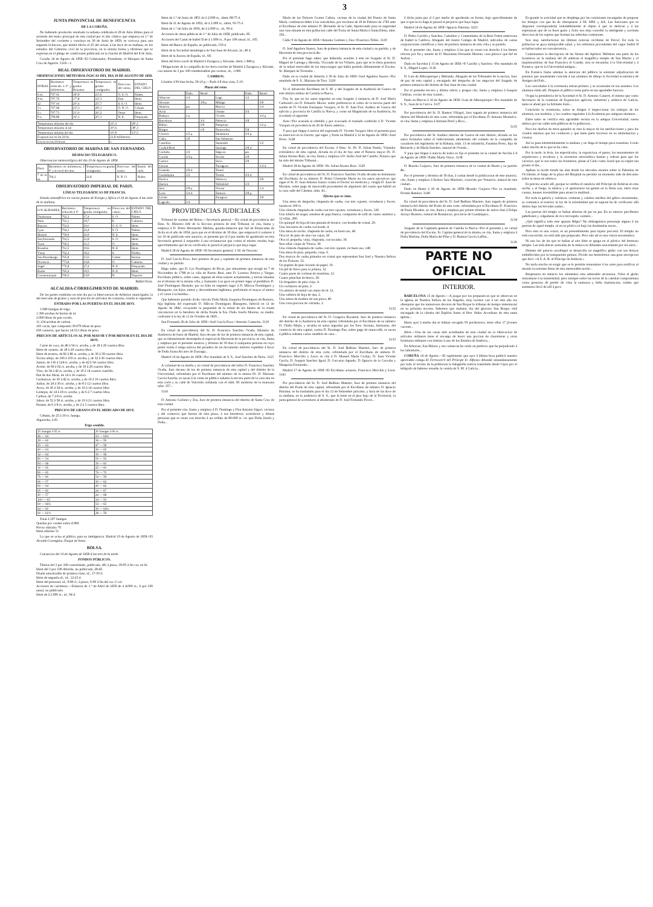3
JUNTA PROVINCIAL DE BENEFICENCIA
DE LA CORUÑA.
No habiendo producido resultado la subasta celebrada el 28 de Julio último para el arriendo del teatro principal de esta ciudad por el año cómico que empieza en 1.º de Setiembre del corriente y concluye en 30 de Junio de 1859, se convoca para una segunda licitacion, que tendrá efecto el 25 del actual, á las doce de su mañana, en los estrados del Gobierno civil de la provincia, en la misma forma y términos que se expresan en el pliego de condiciones publicado en la Gaceta de Madrid del 8 de Julio.
Coruña 14 de Agosto de 1858.=El Gobernador, Presidente, el Marques de Santa Cruz de Aguirre. 3118—1
REAL OBSERVATORIO DE MADRID.
OBSERVACIONES METEOROLÓGICAS DEL DIA 19 DE AGOSTO DE 1858.
| HORAS. | Barómetro reducido á 0º y milímetros. | Temperatura en grados Reaumur | Temperatura en grados centígrados. | Direccion del viento. | ESTADO DEL CIELO. |
| --- | --- | --- | --- | --- | --- |
| 6 m. | 707.01 | 18º,9 | 23º,6 | O. S. O. | Nubes. |
| 9 m. | 707.76 | 17º,8 | 22º,3 | Este. | Idem. |
| 12 | 707.04 | 20º,6 | 25º,7 | S. S. O. | Idem. |
| 3 t. | 707.68 | 23º,3 | 29º,1 | O. N. O. | Celajes. |
| 6 t. | 707.73 | 21º,0 | 26º,2 | Oeste. | Idem. |
| 9 n. | 708.88 | 16º,1 | 20º,1 | N. E. | Despejado. |
| Temperatura máxima del dia | 23º,3 | 29º,1 |
| Temperatura máxima al sol | 30º,6 | 38º,3 |
| Temperatura mínima del dia | 10º,8 | 13º,5 |
| Evaporacion en las 24 hs. | 21,8 milímetros. | |
| Lluvia en las 24 horas | » | |
OBSERVATORIO DE MARINA DE SAN FERNANDO.
DESPACHO TELEGRÁFICO.
Observacion meteorológica del dia 19 de Agosto de 1858.
| Hora. | Barómetro en milímetros, á 0º y al nivel del mar. | Temperatura en grados centígrados. | Direccion del viento. | Estado del cielo. |
| --- | --- | --- | --- | --- |
| 7 de la m. | 764,1 | 21,8 | N. N. O. | Nubes. |
OBSERVATORIO IMPERIAL DE PARIS.
LÍNEAS TELEGRÁFICAS DE FRANCIA.
Estado atmosférico en varios puntos de Europa y Africa el 14 de Agosto á las siete de la mañana.
| LOCALIDADES. | Barómetro reducido á 0º | Temperatura en grados centígrados. | Direccion del viento. | ESTADO DEL CIELO. |
| --- | --- | --- | --- | --- |
| Dunkerque | 762.2 | 17,4 | S. O. | Nubes. |
| Paris | 761,1 | 19,7 | E. | Cubierto. |
| Bayona | 763,6 | 20,0 | O. S. O. | Idem. |
| Lyon | 764,1 | 22,4 | S. O. | Nubes. |
| Madrid | 759,9 | 20,9 | N. E. | Idem. |
| San Fernando | 763,5 | 21,8 | S. O. | Idem. |
| Turin | 766,5 | 21,5 | O. | Idem. |
| Bruselas | 761,5 | 19,6 | N. E. | Idem. |
| Viena | 762,4 | 18,2 | S. | Niebla. |
| San Petersburgo | 765,8 | 15,6 | Calma | Sereno. |
| Florencia | 773,8 | 23,8 | O. | Cubierto. |
| Argel | 775,8 | 27,4 | N. E. | Despejado. |
| Roma | 765,4 | 19,5 | N. E. | Idem. |
| Constantinopla | 760,0 | 23,9 | N. | Vapores. |
Rafael Exea.
ALCALDIA-CORREGIMIENTO DE MADRID.
De los partes remitidos en este dia por la Intervencion de Arbitrios municipales, la del mercado de granos y nota de precios de artículos de consumo, resulta lo siguiente:
ENTRADO POR LAS PUERTAS EN EL DIA DE HOY.
3.949 fanegas de trigo.
1.360 arrobas de harina de id.
2.000 libras de pan cocido.
11.134 arrobas de carbon.
103 vacas, que componen 39.079 libras de peso.
630 carneros, que hacen 14.511 libras de peso.
PRECIOS DE ARTÍCULOS AL POR MAYOR Y POR MENOR EN EL DIA DE HOY.
Carne de vaca, de 46 á 54 rs. arroba, y de 18 á 20 cuartos libra.
Idem de carnero, de 18 á 20 cuartos libra.
Idem de ternera, de 66 á 86 rs. arroba, y de 30 á 38 cuartos libra.
Tocino añejo, de 100 á 103 rs. arroba, y de 32 á 36 cuartos libra.
Jamon, de 116 á 124 rs. arroba, y de 42 á 54 cuartos libra.
Aceite, de 60 á 62 rs. arroba, y de 19 á 20 cuartos libra.
Vino, de 34 á 42 rs. arroba, y de 10 á 14 cuartos cuartillo.
Pan de dos libras, de 14 á 16 cuartos.
Garbanzos, de 30 á 42 rs. arroba, y de 10 á 16 cuartos libra.
Judias, de 24 á 30 rs. arroba, y de 8 á 12 cuartos libra.
Arroz, de 30 á 34 rs. arroba, y de 10 á 14 cuartos libra.
Lentejas, de 14 á 18 rs. arroba, y de 6 á 7 cuartos libra.
Carbon, de 7 á 8 rs. arroba.
Jabon, de 52 á 58 rs. arroba, y de 19 á 21 cuartos libra.
Patatas, de 6 á 8 rs. arroba, y de 2 á 3 cuartos libra.
PRECIOS DE GRANOS EN EL MERCADO DE HOY.
Cebada, de 25 á 30 rs. fanega.
Algarroba, á 43.
Trigo vendido.
| 25 fanegas á 65 rs. | 20 fanegas á 60 rs. |
| 46 — 64 | 23 — 64½ |
| 29 — 60 | 36 — 59 |
| 25 — 63 | 47 — 59 |
| 40 — 63 | 30 — 65 |
| 32 — 64 | 30 — 58 |
| 80 — 54 | 50 — 56 |
| 94 — 68 | 30 — 60 |
| 30 — 65 | 25 — 60 |
| 90 — 65 | 76 — 70 |
| 76 — 60 | 54 — 59 |
| 66 — 57 | 20 — 62 |
| 60 — 64 | 40 — 66 |
| 65 — 60 | 24 — 67 |
| 20 — 57 | 24 — 68 |
| 100 — 65 | 34 — 50 |
| 60 — 66½ | 54 — 65 |
| 64 — 60 | 30 — 64½ |
| 60 — 61½ | 28 — 59 |
Total 2.197 fanegas.
Quedan por vender sobre 4.969.
Precio máximo 70
Idem mínimo 51
Lo que se avisa al público para su inteligencia. Madrid 19 de Agosto de 1858.=El Alcalde-Corregidor, Duque de Sesto.
BOLSA.
Cotizacion del 19 de Agosto de 1858 á las tres de la tarde.
FONDOS PÚBLICOS.
Títulos del 3 por 100 consolidado, publicado, 40; á plazo, 39-95 á fin cor. en fir.
Idem del 3 por 100 diferido, no publicado, 28-45.
Deuda amortizable de primera clase, id., 17-50 d.
Idem de segunda id., id., 12-23 d.
Idem del personal, id., 9-80 d.; á plazo, 9-90 á fin del cor. ó vol.
Acciones de carreteras.—Emision de 1.º de Abril de 1850 de á 4.000 rs., 6 por 100 anual, no publicado.
Idem de á 2.000 rs., id., 94 d.
Idem de 1.º de Junio de 1851 de á 2.000 rs., idem, 88-75 d.
Idem de 31 de Agosto de 1852, de á 2.000 rs., idem, 93-75 d.
Idem de 1.º de Julio de 1856, de á 2.000 rs., id., 90 d.
Acciones de obras públicas de 1.º de Julio de 1858, publicado, 85.
Acciones del Canal de Isabel II de á 1.000 rs., 8 por 100 anual, id., 105.
Idem del Banco de España, no publicado, 159 d.
Idem de la Sociedad metalúrgica de San Juan de Alcaraz, id., 49 d.
Idem de la Aurora de España, id., 68.
Idem del ferro-carril de Madrid á Zaragoza y Alicante, idem, 1.840 p.
Obligaciones de la compañía de los ferro-carriles de Madrid á Zaragoza y Alicante, con interes de 3 por 100 reembolsables por sorteos, id., 1.000.
CAMBIOS.
Lóndres á 90 dias fecha, 50-10 p.—París á 8 dias vista, 5-19.
Plazas del reino.
| | Daño. | Benef. | | Daño. | Benef. |
| --- | --- | --- | --- | --- | --- |
| Albacete | 1/4 | | Lugo | 1/2 | |
| Alicante | | 3/8 p. | Málaga | | 5/8 |
| Almería | par. | | Murcia | | 1/4 |
| Avila | | | Orense | 3/4 | |
| Badajoz | 1 p. | | Oviedo | | 3/4 p. |
| Barcelona | | 3/4 | Palencia | 1/8 | |
| Bilbao | | 5/8 | Pamplona | | 1/2 p. |
| Búrgos | | 1/8 | Pontevedra | 5/8 | |
| Cáceres | 1/2 p. | | Salamanca | 3/4 p. | |
| Cádiz | 1/8 | | San Sebastian | | |
| Castellon | | | Santander | | 1/2 |
| Ciudad-Real | | | Santiago | 3/8 d. | |
| Córdoba | 1/4 | | Segovia | par. | |
| Coruña | 1/4 p. | | Sevilla | 1/8 | |
| Cuenca | | | Soria | 3/8 | |
| Gerona | | | Tarragona | | 1/4 d. |
| Granada | 3/8 d. | | Teruel | | |
| Guadalajara | 1/2 | | Toledo | 3/4 d. | |
| Huelva | | | Valencia | | 5/8 |
| Huesca | | | Valladolid | 1/4 | |
| Jaen | 3/8 p. | | Vitoria | | 1 d. |
| Leon | 1/4 d. | | Zamora | 3/8 p. | |
| Lérida | | | Zaragoza | | 3/8 |
| Logroño | 1/4 | | | | |
PROVIDENCIAS JUDICIALES
Tribunal de cuentas del Reino.—Secretaría general.—En virtud de providencia del Ilmo. Sr. Ministro Jefe de la Seccion primera de este Tribunal, se cita, llama y emplaza á D. Pedro Hernandez Medina, guarda-almacen que fué de Estancadas de Avila en el año de 1854, para que en el término de 30 dias, que empezará á contarse á los 10 de publicado este anuncio, se presente por sí ó por medio de apoderado en esta Secretaría general á responder á una reclamacion que contra el mismo resulta; bajo apercibimiento que de no verificarlo le parará el perjuicio que haya lugar.
Madrid 18 de Agosto de 1858.=El Secretario general, J. M. de Ossorno.
D. José García Pozo, Juez primero de paz y suplente de primera instancia de esta ciudad y su partido.
Hago saber, que D. Lor Domínguez de Rivas, por testamento que otorgó en 7 de Noviembre de 1788 en la villa de Puerto Real, ante D. Lorenzo Pereira y Vargas, Escribano público, sobre casas, algunas de ellas solares actualmente, y tierras situadas en el término de la misma villa, y llamando á su goce en primer lugar al presbítero D. José Dominguez Hurtado; por su falta en segundo lugar á D. Márcos Dominguez y Blanqueto, sus hijos, nietos y descendientes legítimos, prefiriendo el mayor al menor y el varon á la hembra...
Que habiendo poseido dicho vínculo Doña María Joaquina Dominguez de Romero, hija legítima del expresado D. Márcos Dominguez Blanqueto, falleció en 11 de Agosto de 1842, recayendo la propiedad de la mitad de los bienes de la citada vinculacion en la heredera de dicha finada la Sra. Doña Josefa Moreno, su madre, conforme á la ley de 11 de Octubre de 1820...
San Fernando 26 de Julio de 1858.=José García Pozo.=Antonio Camacho. 3110
En virtud de providencia del Sr. D. Francisco Sanchez Ocaña, Ministro de Audiencia de fuera de Madrid, Juez decano de los de primera instancia de esta capital, que accidentalmente desempeña el especial de Hacienda de la provincia, se cita, llama y emplaza por el presente anuncio y término de 30 dias á cualquiera persona en cuyo poder exista ó tenga noticia del paradero de un documento interino expedido á favor de Doña Juana Alvarez de Zuazaga...
Madrid 16 de Agosto de 1858.=Por mandado de S. S., José Sanchez de Neira. 3115
A voluntad de su dueño y en virtud de providencia del señor D. Francisco Sanchez Ocaña, Juez decano de los de primera instancia de esta capital y del distrito de la Universidad, refrendada por el Escribano del número de la misma Dr. D. Mariano García Sancha, se sacan á la venta en pública subasta la tercera parte de la casa sita en esta corte y su calle de Valverde, señalada con el núm. 85 moderno de la manzana núm. 357...
3116
D. Antonio Godinez y Zea, Juez de primera instancia del distrito de Santa Cruz de esta ciudad.
Por el presente cito, llamo y emplazo á D. Domingo y Don Antonio Sigori, vecinos y del comercio que fueron de esta plaza, á sus herederos, acreedores y demas personas que se crean con derecho á un crédito de 80.000 rs. vn. que Doña Josefa y Doña...
María de los Dolores Gomez Cabira, vecinas de la ciudad del Puerto de Santa María, confesaron deber á los susodichos, por escritura de 10 de Febrero de 1783 ante el Escribano de este número D. Bernardo de la Calle, hipotecando para su seguridad una casa situada en esta poblacion calle del Torno de Santa María ó Santa Elena, núm. 192...
Cádiz 9 de Agosto de 1858.=Antonio Godinez y Zea.=Francisco Tellez. 3119
D. José Aguilera Suarez, Juez de primera instancia de esta ciudad y su partido, y de Hacienda de esta provincia &c.
Por el presente hago saber, que habiendo acudido á este mi Juzgado el Sr. D. Miguel de Careaga y Heredia, Vizconde de los Villares, para que se le diera posesion de la mitad reservable de los mayorazgos que había poseido últimamente el Excmo. Sr. Marques de Torrealta...
Dado en la ciudad de Almería á 30 de Julio de 1858.=José Aguilera Suarez.=Por mandado de S. S., Mariano de Toro. 3120
Yo el infrascrito Escribano de S. M. y del Juzgado de la Auditoría de Guerra de este distrito militar de Castilla la Nueva.
Doy fe, que en los autos seguidos en este Juzgado á instancia de D. José María Carbonell con D. Eduardo Moore, sobre preferencia al cobro de la tercera parte del sueldo de D. Vicente Eustaquio Vazquez, el Sr. D. Juan Fiol, Auditor de Guerra del ejército y provincia de Castilla la Nueva, y como tal Magistrado de su Audiencia, ha acordado el siguiente
Auto.=Por acusada la rebeldía y por evacuado el traslado conferido á D. Vicente Vazquez en providencia de 26 de Enero anterior...
Y para que llegue á noticia del expresado D. Vicente Vazquez libro el presente para su insercion en la Gaceta, que signo y firmo en Madrid á 12 de Agosto de 1858.=José Perez. 3128
En virtud de providencia del Excmo. é Ilmo. Sr. Dr. D. Julian Pando, Visitador eclesiástico de esta capital, dictada en el dia de hoy ante el Notario mayor Dr. D. Julian Alonso Ruiz, se cita, llama y emplaza á D. Isidro José del Castillo, Notario que ha sido del mismo Tribunal...
Madrid 18 de Agosto de 1858.=Dr. Julian Alonso Ruiz. 3129
En virtud de providencia del Sr. D. Francisco Sanchez Ocaña dictada en testimonio del Escribano de su número D. Pedro Clemente Marin en los autos ejecutivos que sigue el Sr. D. Juan Antonio Iranzo contra el Doctor en medicina y cirugía D. Juan de Morales, sobre pago de maravedís procedentes de alquileres del cuarto que habitó en la casa calle del Cármen, núm. 41...
Efectos que se citan.
Una mesa de despacho, chapeada de caoba, con tres cajones, cerraduras y llaves, tasada en 100 rs.
Una cómoda chapeada de caoba con tres cajones, cerraduras y llaves, 120.
Una sillería de nogal, asientos de paja blanca, compuesta de sofá de cuatro asientos y 12 sillas, 280.
Un quinqué de hoja de lata pintada de bronce, con bomba de cristal, 20.
Una rinconera de caoba con borde, 4.
Una mesa de noche, chapeada de caoba, en buen uso, 40.
Otra id. de pino de alas con cajon, 20.
Otra id. pequeña, vieja, chapeada, con tocador, 30.
Seis sillas viejas de Vitoria, 30.
Una cómoda chapeada de caoba, con tres cajones, en buen uso, 140.
Una mesa de pino, pequeña, vieja, 6.
Dos marcos de caoba pintados en cristal que representan San José y Nuestra Señora de los Dolores, 32.
Un pupitre de pino forrado de papel, 10.
Un pié de fierro para la jofaina, 12.
Cuatro pares de cortinas de muselina, 12.
Cuatro planchas de hierro, 20.
Un fregadero de pino viejo, 4.
Un cucharero de pino, 2.
Un almirez de metal con mano de id. 12.
Una cafetera de hoja de lata, 2.
Una artesa de madera de una pieza, 40.
Una corta porcion de vidriado, 2.
3132
En virtud de providencia del Sr. D. Gregorio Rozalem, Juez de primera instancia del distrito de la Audiencia de esta capital, refrendada por el Escribano de su número D. Olallo Mejía, y recaída en autos seguidos por los Sres. Soriano, hermanos, del comercio de esta capital, contra D. Domingo Pau, sobre pago de maravedís, se sacan á pública subasta varios muebles de casa...
3133
En virtud de providencia del Sr. D. José Balbino Maestre, Juez de primera instancia del distrito de esta corte, refrendada por el Escribano de número D. Francisco Morcillo y Leon, se cita á D. Manuel María Cortijo, D. Juan Vicente García, D. Joaquin Sanchez Igual, D. Gervasio Aguado, D. Ignacio de la Carcoba y Margarita Fernandez...
Madrid 17 de Agosto de 1858.=El Escribano actuario, Francisco Morcillo y Leon. 3141
Por providencia del Sr. D. José Balbino Maestre, Juez de primera instancia del distrito del Prado de esta capital, refrendada por el Escribano de número D. Ignacio Palomar, se ha trasladado para el dia 13 de Setiembre próximo, y hora de las doce de su mañana, en la audiencia de S. S., que la tiene en el piso bajo de la Territorial, la junta general de acreedores al abintestato de D. José Fernando Poves...
á dicha junta por sí ó por medio de apoderado en forma; bajo apercibimiento de que si que no lo haga le parará el perjuicio que haya lugar.
Madrid 14 de Agosto de 1858.=Ignacio Palomar. 3223
D. Pedro Carrillo y Sanchez, Caballero y Comendador de la Real Orden americana de Isabel la Católica, Abogado del ilustre Colegio de Madrid, individuo de varias corporaciones científicas y Juez de primera instancia de esta villa y su partido.
Por el presente cito, llamo y emplazo á los que se crean con derecho á los bienes relictos por fin y muerte de D. Maximino Fernando Moreno, cura párroco que fué de Auñon...
Dado en Sacedon á 13 de Agosto de 1858.=P. Carrillo y Sanchez.=Por mandado de S. S., Miguel Lopez. 3126
D. Luis de Alburquerque y Bellando, Abogado de los Tribunales de la nacion, Juez de paz de esta capital y encargado del despacho de los negocios del Juzgado de primera instancia del distrito de San Juan de esta ciudad.
Por el presente tercero y último edicto y pregon cito, llamo y emplazo á Joaquin Celdran, vecino de esta ciudad...
Dado en Murcia á 16 de Agosto de 1858.=Luis de Alburquerque.=Por mandado de S. S., Juan de la Cierva. 3137
Por providencia del Sr. D. Ramon Villapol, Juez togado de primera instancia del distrito del Mediodía de esta corte, refrendada por el Escribano D. Antonio Montalvo, se cita, llama y emplaza á Antonia Peiró y Rico...
3135
Por providencia del Sr. Auditor interino de Guerra de este distrito, dictada en los autos formados sobre el fallecimiento abintestato del soldado de la compañía de cazadores del regimiento de la Habana, núm. 13 de infantería, Faustino Perez, hijo de Bernardo y de María Sanchez, natural de Oviedo...
Y para que llegue á noticia de todos se fija el presente en la ciudad de Sevilla á 4 de Agosto de 1858.=Pablo María Olave. 3138
D. Braulio Guijarro, Juez de primera instancia de la ciudad de Huete y su partido &c.
Por el presente y término de 30 dias, á contar desde la publicacion de este anuncio, cito, llamo y emplazo á Isidoro Saiz Martinez, conocido por Venancio, natural de esta ciudad...
Dado en Huete á 18 de Agosto de 1858.=Braulio Guijarro.=Por su mandado, Fermin Batalon. 3140
En virtud de providencia del Sr. D. José Balbino Maestre, Juez togado de primera instancia del distrito del Prado de esta corte, refrendada por el Escribano D. Francisco de Paula Morales, se cita, llama y emplaza por primer término de nueve dias á Felipa Arroyo Romero, natural de Romancos, provincia de Guadalajara...
3134
Juzgado de la Capitanía general de Castilla la Nueva.=Por el presente y en virtud de providencia del Excmo. Sr. Capitan general de la misma, se cita, llama y emplaza á Doña Martina, Doña María del Pilar y D. Ramon García Laffita...
3136
PARTE NO OFICIAL
INTERIOR.
BARCELONA 15 de Agosto.—A juzgar por los preparativos que se observan en la iglesia de Nuestra Señora de los Angeles, muy lucidos van á ser este año los obsequios que los numerosos devotos de San Roque le tributan de tiempo inmemorial en su próxima novena. Sabemos que mañana, dia del glorioso San Roque, está encargado de la cátedra del Espíritu Santo el Iltre. Señor Arcediano de esta santa iglesia...
Hasta ayer á medio dia se habian recogido 93 pordioseros, entre ellos 17 jóvenes varones...
Idem.—Una de las casas más acreditadas de esta ciudad en la fabricacion de artículos militares tiene el encargo de hacer una porcion de charreteras y otras fornituras militares con destino á uno de los Estados de América...
En Arbucias, San Hilario y sus comarcas ha caido un pedrisco que ha perjudicado á los labradores...
CORUÑA 14 de Agosto.—El suplemento que ayer á última hora publicó nuestro apreciable colega El Ferrocarril del Príncipe D. Alfonso difundió instantáneamente por todo el recinto de la poblacion la halagüeña noticia trasmitida desde Gijon por el telégrafo de haberse resuelto la venida de S. M. á Galicia...
Es grande la actividad que se despliega por las comisiones encargadas de preparar los festejos con que ha de obsequiarse á SS. MM. y AA. Las funciones que se disponen corresponderán indudablemente al objeto á que se dedican y á las esperanzas que de su buen gusto y éxito nos deja concebir la inteligente y acertada direccion de los sujetos que forman las referidas comisiones.
Son muy satisfactorias las últimas noticias recibidas de Ferrol. En toda la poblacion se goza inmejorable salud, y los enfermos procedentes del vapor Isabel II se hallan todos en convalecencia...
Continuamos la descripcion de las fiestas del Apóstol. Miéntras una parte de los forasteros en la mañana del 26 admiran el magnífico templo de San Martin y el majestuosísimo de San Francisco el Grande, otra se encamina á la Universidad y á Fonseca, que es la Universidad antigua...
En Fonseca llama ademas la atencion del público la solemne adjudicacion de premios que anualmente concede á sus alumnos de dibujo la Sociedad económica de Amigos del País...
Los convidados á la ceremonia entran primero y se acomodan en sus asientos. Los alumnos están allí. Despues el público toma parte en tan agradable funcion.
Ocupa la presidencia de la Sociedad el Sr. D. Antonio Casares, el mismo que como Secretario de la comision de Exposicion agrícola, industrial y artística de Galicia, tanto se afanó por su brillante éxito...
Concluida la ceremonia, todos se dirigen á inspeccionar los trabajos de los alumnos, sus modelos, y los cuadros regalados á la Academia por antiguos alumnos...
Entre tanto se verifica esta agradable escena en la antigua Universidad, suena música por las calles más públicas de la poblacion...
Para los dueños de estos ganados es esta la mayor de las satisfacciones y para los criados mismos que los conducen y que tanta parte tuvieron en su alimentacion y crianza.
Así se pasa entretenidamente la mañana y no llega el tiempo para examinar, á todo sabor mucho de lo que se ha visto.
Por la tarde, la feria, los espectáculos, la exposicion, el paseo, los monumentos de arquitectura y escultura y la ascension aereostática bastan y sobran para que los curiosos, que lo son todos los forasteros, pidan al Cielo como Josué que no espire tan pronto el dia...
Apénas la noche tiende las alas desde los elevados montes sobre la Palestina de Occidente, el fuego de la plaza del Hospital no permite un momento más de descanso sobre la mesa de refresco.
Es preciso acudir allí, porque se celebra el natalicio del Príncipe de Astúrias en esta noche, y el fuego, la música y el apresurarse las gentes en la fiesta son, entre otras causas, imanes irresistibles para atraer la multitud...
Por toda la galería y vidrieras, ventanas y calados estribos del gótico monumento, se comunica al exterior la luz de la solemnidad que se supone ha de verificarse allá dentro bajo las bóvedas santas...
Las puertas del templo se hallan abiertas de par en par. En su interior percíbense pabellones y colgaduras de rico terciopelo carmesí...
¿Qué significa todo este aparato Régio? No distinguimos personaje alguno á las puertas de aquel templo, ni en su pórtico ni bajo las iluminadas naves...
Pero esto es una vision, es un presentimiento para lejano porvenir. El templo no está concurrido, no está más que preparado. Pero aún así es una vision encantadora.
Ni una luz de las que se hallan al aire libre se apaga en el pórtico del hermoso templo. Las más dulces armonías de la música se difunden suavemente por los aires...
Delante del palacio arzobispal se desarrolla un magnífico globo con sus lienzos embellecidos por la transparente pintura. Divide sus hemisferios una gran inscripcion que dice: «A S. A. R. el Príncipe de Astúrias.»
No tarda mucho en exigir que se le permita remontarse á los aires para notificar al mundo la solemne fiesta de esta memorable noche...
Respetaron en silencio los elementos esta admirable ascension. Vióse el globo remontarse á la inmensidad; pero siempre sobre las torres de la catedral compostelana como pesaroso de perder de vista la suntuosa y bella iluminacion, rumbo que asimismo llevó de allí á poco